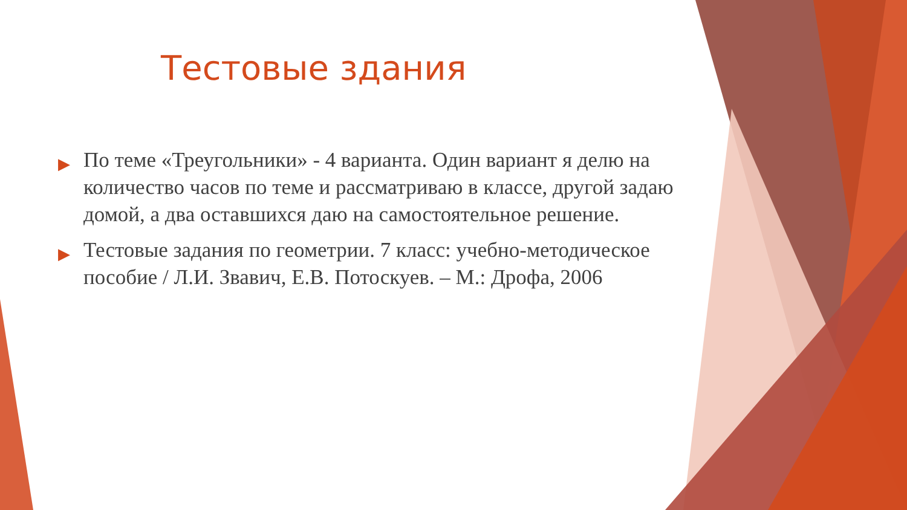Тестовые здания
▶ По теме «Треугольники» - 4 варианта. Один вариант я делю на количество часов по теме и рассматриваю в классе, другой задаю домой, а два оставшихся даю на самостоятельное решение.
▶ Тестовые задания по геометрии. 7 класс: учебно-методическое пособие / Л.И. Звавич, Е.В. Потоскуев. – М.: Дрофа, 2006